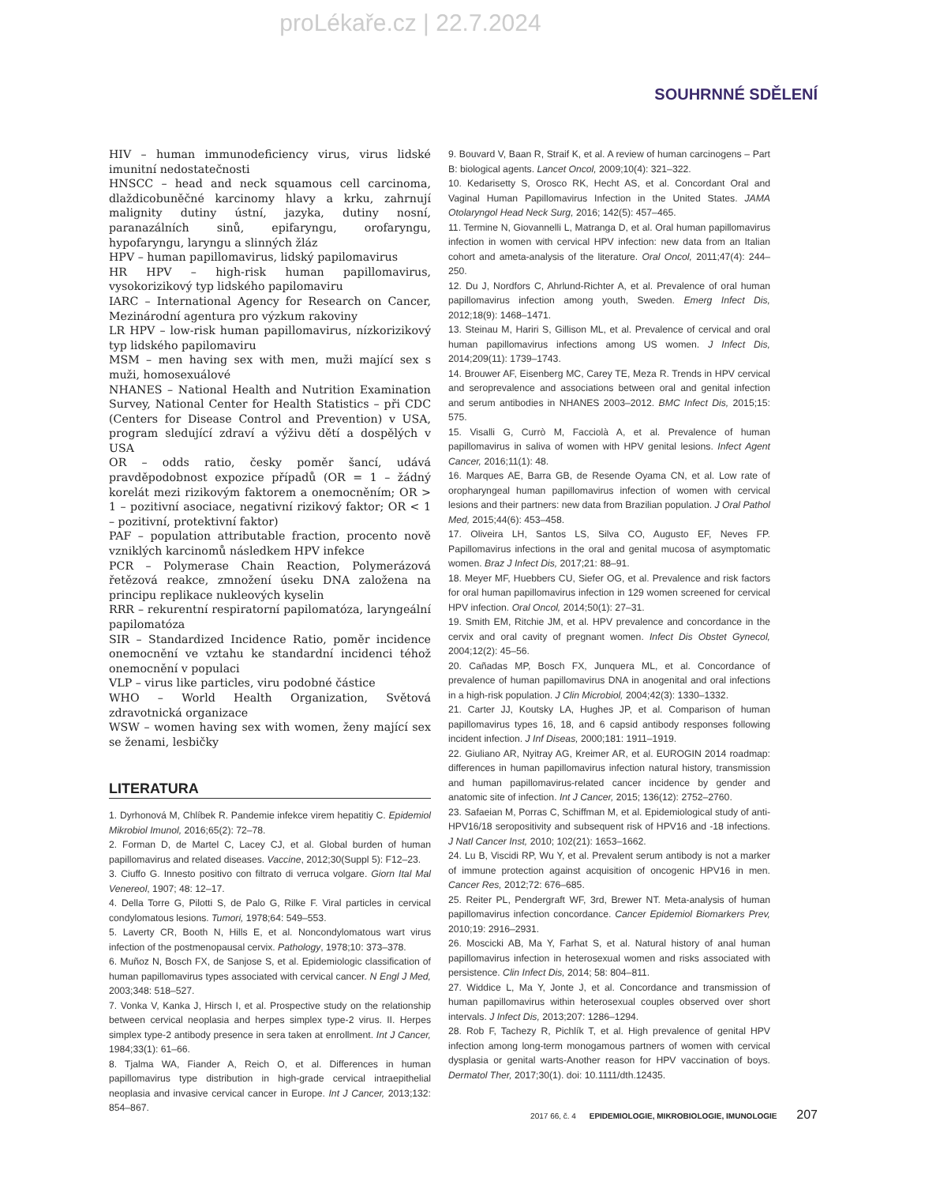proLékaře.cz | 22.7.2024
SOUHRNNÉ SDĚLENÍ
HIV – human immunodeficiency virus, virus lidské imunitní nedostatečnosti
HNSCC – head and neck squamous cell carcinoma, dlaždicobuněčné karcinomy hlavy a krku, zahrnují malignity dutiny ústní, jazyka, dutiny nosní, paranazálních sinů, epifaryngu, orofaryngu, hypofaryngu, laryngu a slinných žláz
HPV – human papillomavirus, lidský papilomavirus
HR HPV – high-risk human papillomavirus, vysokorizikový typ lidského papilomaviru
IARC – International Agency for Research on Cancer, Mezinárodní agentura pro výzkum rakoviny
LR HPV – low-risk human papillomavirus, nízkorizikový typ lidského papilomaviru
MSM – men having sex with men, muži mající sex s muži, homosexuálové
NHANES – National Health and Nutrition Examination Survey, National Center for Health Statistics – při CDC (Centers for Disease Control and Prevention) v USA, program sledující zdraví a výživu dětí a dospělých v USA
OR – odds ratio, česky poměr šancí, udává pravděpodobnost expozice případů (OR = 1 – žádný korelát mezi rizikovým faktorem a onemocněním; OR > 1 – pozitivní asociace, negativní rizikový faktor; OR < 1 – pozitivní, protektivní faktor)
PAF – population attributable fraction, procento nově vzniklých karcinomů následkem HPV infekce
PCR – Polymerase Chain Reaction, Polymerázová řetězová reakce, zmnožení úseku DNA založena na principu replikace nukleových kyselin
RRR – rekurentní respiratorní papilomatóza, laryngeální papilomatóza
SIR – Standardized Incidence Ratio, poměr incidence onemocnění ve vztahu ke standardní incidenci téhož onemocnění v populaci
VLP – virus like particles, viru podobné částice
WHO – World Health Organization, Světová zdravotnická organizace
WSW – women having sex with women, ženy mající sex se ženami, lesbičky
LITERATURA
1. Dyrhonová M, Chlíbek R. Pandemie infekce virem hepatitiy C. Epidemiol Mikrobiol Imunol, 2016;65(2): 72–78.
2. Forman D, de Martel C, Lacey CJ, et al. Global burden of human papillomavirus and related diseases. Vaccine, 2012;30(Suppl 5): F12–23.
3. Ciuffo G. Innesto positivo con filtrato di verruca volgare. Giorn Ital Mal Venereol, 1907; 48: 12–17.
4. Della Torre G, Pilotti S, de Palo G, Rilke F. Viral particles in cervical condylomatous lesions. Tumori, 1978;64: 549–553.
5. Laverty CR, Booth N, Hills E, et al. Noncondylomatous wart virus infection of the postmenopausal cervix. Pathology, 1978;10: 373–378.
6. Muñoz N, Bosch FX, de Sanjose S, et al. Epidemiologic classification of human papillomavirus types associated with cervical cancer. N Engl J Med, 2003;348: 518–527.
7. Vonka V, Kanka J, Hirsch I, et al. Prospective study on the relationship between cervical neoplasia and herpes simplex type-2 virus. II. Herpes simplex type-2 antibody presence in sera taken at enrollment. Int J Cancer, 1984;33(1): 61–66.
8. Tjalma WA, Fiander A, Reich O, et al. Differences in human papillomavirus type distribution in high-grade cervical intraepithelial neoplasia and invasive cervical cancer in Europe. Int J Cancer, 2013;132: 854–867.
9. Bouvard V, Baan R, Straif K, et al. A review of human carcinogens – Part B: biological agents. Lancet Oncol, 2009;10(4): 321–322.
10. Kedarisetty S, Orosco RK, Hecht AS, et al. Concordant Oral and Vaginal Human Papillomavirus Infection in the United States. JAMA Otolaryngol Head Neck Surg, 2016; 142(5): 457–465.
11. Termine N, Giovannelli L, Matranga D, et al. Oral human papillomavirus infection in women with cervical HPV infection: new data from an Italian cohort and ameta-analysis of the literature. Oral Oncol, 2011;47(4): 244–250.
12. Du J, Nordfors C, Ahrlund-Richter A, et al. Prevalence of oral human papillomavirus infection among youth, Sweden. Emerg Infect Dis, 2012;18(9): 1468–1471.
13. Steinau M, Hariri S, Gillison ML, et al. Prevalence of cervical and oral human papillomavirus infections among US women. J Infect Dis, 2014;209(11): 1739–1743.
14. Brouwer AF, Eisenberg MC, Carey TE, Meza R. Trends in HPV cervical and seroprevalence and associations between oral and genital infection and serum antibodies in NHANES 2003–2012. BMC Infect Dis, 2015;15: 575.
15. Visalli G, Currò M, Facciolà A, et al. Prevalence of human papillomavirus in saliva of women with HPV genital lesions. Infect Agent Cancer, 2016;11(1): 48.
16. Marques AE, Barra GB, de Resende Oyama CN, et al. Low rate of oropharyngeal human papillomavirus infection of women with cervical lesions and their partners: new data from Brazilian population. J Oral Pathol Med, 2015;44(6): 453–458.
17. Oliveira LH, Santos LS, Silva CO, Augusto EF, Neves FP. Papillomavirus infections in the oral and genital mucosa of asymptomatic women. Braz J Infect Dis, 2017;21: 88–91.
18. Meyer MF, Huebbers CU, Siefer OG, et al. Prevalence and risk factors for oral human papillomavirus infection in 129 women screened for cervical HPV infection. Oral Oncol, 2014;50(1): 27–31.
19. Smith EM, Ritchie JM, et al. HPV prevalence and concordance in the cervix and oral cavity of pregnant women. Infect Dis Obstet Gynecol, 2004;12(2): 45–56.
20. Cañadas MP, Bosch FX, Junquera ML, et al. Concordance of prevalence of human papillomavirus DNA in anogenital and oral infections in a high-risk population. J Clin Microbiol, 2004;42(3): 1330–1332.
21. Carter JJ, Koutsky LA, Hughes JP, et al. Comparison of human papillomavirus types 16, 18, and 6 capsid antibody responses following incident infection. J Inf Diseas, 2000;181: 1911–1919.
22. Giuliano AR, Nyitray AG, Kreimer AR, et al. EUROGIN 2014 roadmap: differences in human papillomavirus infection natural history, transmission and human papillomavirus-related cancer incidence by gender and anatomic site of infection. Int J Cancer, 2015; 136(12): 2752–2760.
23. Safaeian M, Porras C, Schiffman M, et al. Epidemiological study of anti-HPV16/18 seropositivity and subsequent risk of HPV16 and -18 infections. J Natl Cancer Inst, 2010; 102(21): 1653–1662.
24. Lu B, Viscidi RP, Wu Y, et al. Prevalent serum antibody is not a marker of immune protection against acquisition of oncogenic HPV16 in men. Cancer Res, 2012;72: 676–685.
25. Reiter PL, Pendergraft WF, 3rd, Brewer NT. Meta-analysis of human papillomavirus infection concordance. Cancer Epidemiol Biomarkers Prev, 2010;19: 2916–2931.
26. Moscicki AB, Ma Y, Farhat S, et al. Natural history of anal human papillomavirus infection in heterosexual women and risks associated with persistence. Clin Infect Dis, 2014; 58: 804–811.
27. Widdice L, Ma Y, Jonte J, et al. Concordance and transmission of human papillomavirus within heterosexual couples observed over short intervals. J Infect Dis, 2013;207: 1286–1294.
28. Rob F, Tachezy R, Pichlík T, et al. High prevalence of genital HPV infection among long-term monogamous partners of women with cervical dysplasia or genital warts-Another reason for HPV vaccination of boys. Dermatol Ther, 2017;30(1). doi: 10.1111/dth.12435.
2017 66, č. 4 EPIDEMIOLOGIE, MIKROBIOLOGIE, IMUNOLOGIE 207